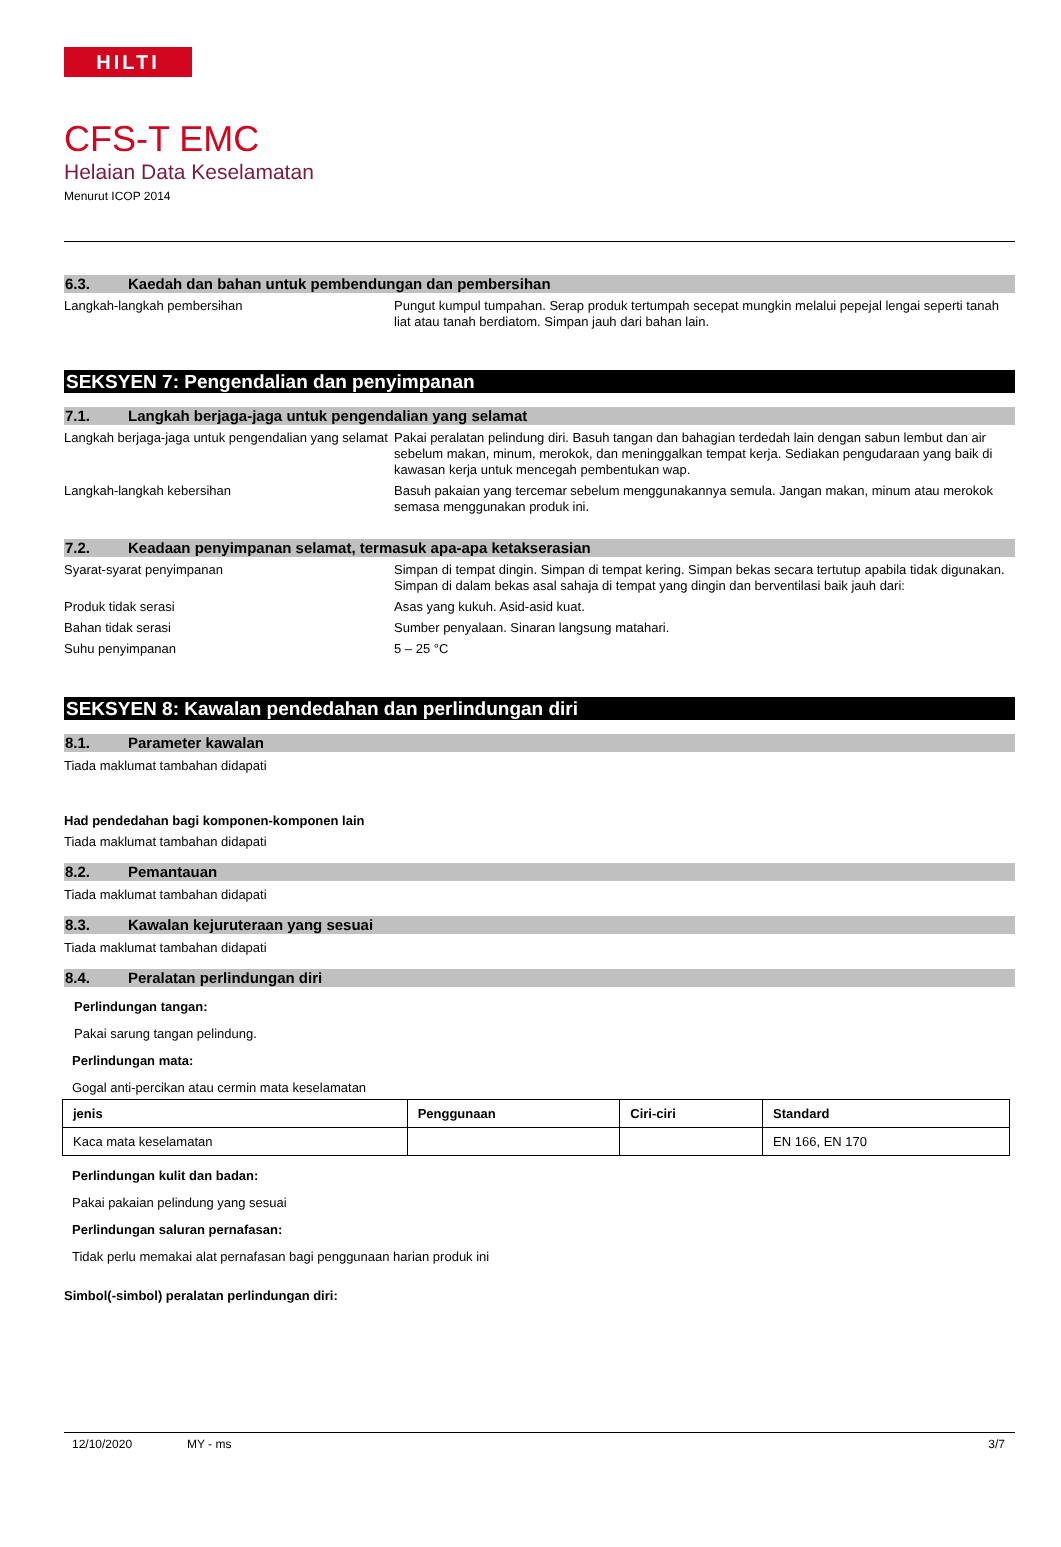HILTI
CFS-T EMC
Helaian Data Keselamatan
Menurut ICOP 2014
6.3. Kaedah dan bahan untuk pembendungan dan pembersihan
Langkah-langkah pembersihan Pungut kumpul tumpahan. Serap produk tertumpah secepat mungkin melalui pepejal lengai seperti tanah liat atau tanah berdiatom. Simpan jauh dari bahan lain.
SEKSYEN 7: Pengendalian dan penyimpanan
7.1. Langkah berjaga-jaga untuk pengendalian yang selamat
Langkah berjaga-jaga untuk pengendalian yang selamat
Pakai peralatan pelindung diri. Basuh tangan dan bahagian terdedah lain dengan sabun lembut dan air sebelum makan, minum, merokok, dan meninggalkan tempat kerja. Sediakan pengudaraan yang baik di kawasan kerja untuk mencegah pembentukan wap.
Langkah-langkah kebersihan Basuh pakaian yang tercemar sebelum menggunakannya semula. Jangan makan, minum atau merokok semasa menggunakan produk ini.
7.2. Keadaan penyimpanan selamat, termasuk apa-apa ketakserasian
Syarat-syarat penyimpanan Simpan di tempat dingin. Simpan di tempat kering. Simpan bekas secara tertutup apabila tidak digunakan. Simpan di dalam bekas asal sahaja di tempat yang dingin dan berventilasi baik jauh dari:
Produk tidak serasi Asas yang kukuh. Asid-asid kuat.
Bahan tidak serasi Sumber penyalaan. Sinaran langsung matahari.
Suhu penyimpanan 5 – 25 °C
SEKSYEN 8: Kawalan pendedahan dan perlindungan diri
8.1. Parameter kawalan
Tiada maklumat tambahan didapati
Had pendedahan bagi komponen-komponen lain
Tiada maklumat tambahan didapati
8.2. Pemantauan
Tiada maklumat tambahan didapati
8.3. Kawalan kejuruteraan yang sesuai
Tiada maklumat tambahan didapati
8.4. Peralatan perlindungan diri
Perlindungan tangan:
Pakai sarung tangan pelindung.
Perlindungan mata:
Gogal anti-percikan atau cermin mata keselamatan
| jenis | Penggunaan | Ciri-ciri | Standard |
| --- | --- | --- | --- |
| Kaca mata keselamatan | | | EN 166, EN 170 |
Perlindungan kulit dan badan:
Pakai pakaian pelindung yang sesuai
Perlindungan saluran pernafasan:
Tidak perlu memakai alat pernafasan bagi penggunaan harian produk ini
Simbol(-simbol) peralatan perlindungan diri:
12/10/2020 MY - ms 3/7